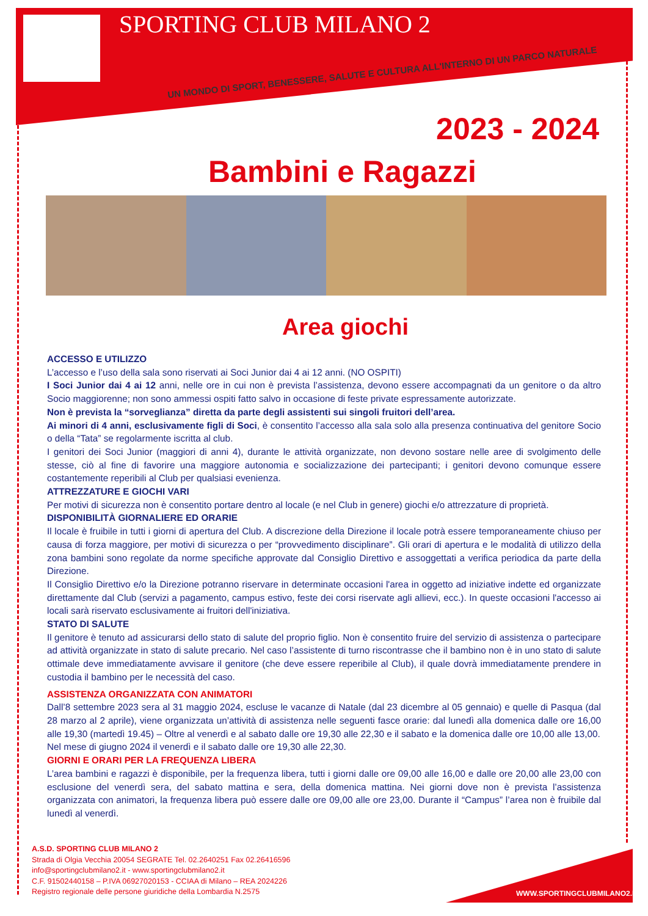SPORTING CLUB MILANO 2
UN MONDO DI SPORT, BENESSERE, SALUTE E CULTURA ALL'INTERNO DI UN PARCO NATURALE
2023 - 2024
Bambini e Ragazzi
Area giochi
ACCESSO E UTILIZZO
L’accesso e l’uso della sala sono riservati ai Soci Junior dai 4 ai 12 anni. (NO OSPITI)
I Soci Junior dai 4 ai 12 anni, nelle ore in cui non è prevista l’assistenza, devono essere accompagnati da un genitore o da altro Socio maggiorenne; non sono ammessi ospiti fatto salvo in occasione di feste private espressamente autorizzate.
Non è prevista la “sorveglianza” diretta da parte degli assistenti sui singoli fruitori dell’area.
Ai minori di 4 anni, esclusivamente figli di Soci, è consentito l’accesso alla sala solo alla presenza continuativa del genitore Socio o della “Tata” se regolarmente iscritta al club.
I genitori dei Soci Junior (maggiori di anni 4), durante le attività organizzate, non devono sostare nelle aree di svolgimento delle stesse, ciò al fine di favorire una maggiore autonomia e socializzazione dei partecipanti; i genitori devono comunque essere costantemente reperibili al Club per qualsiasi evenienza.
ATTREZZATURE E GIOCHI VARI
Per motivi di sicurezza non è consentito portare dentro al locale (e nel Club in genere) giochi e/o attrezzature di proprietà.
DISPONIBILITÀ GIORNALIERE ED ORARIE
Il locale è fruibile in tutti i giorni di apertura del Club. A discrezione della Direzione il locale potrà essere temporaneamente chiuso per causa di forza maggiore, per motivi di sicurezza o per “provvedimento disciplinare”. Gli orari di apertura e le modalità di utilizzo della zona bambini sono regolate da norme specifiche approvate dal Consiglio Direttivo e assoggettati a verifica periodica da parte della Direzione.
Il Consiglio Direttivo e/o la Direzione potranno riservare in determinate occasioni l'area in oggetto ad iniziative indette ed organizzate direttamente dal Club (servizi a pagamento, campus estivo, feste dei corsi riservate agli allievi, ecc.). In queste occasioni l'accesso ai locali sarà riservato esclusivamente ai fruitori dell'iniziativa.
STATO DI SALUTE
Il genitore è tenuto ad assicurarsi dello stato di salute del proprio figlio. Non è consentito fruire del servizio di assistenza o partecipare ad attività organizzate in stato di salute precario. Nel caso l’assistente di turno riscontrasse che il bambino non è in uno stato di salute ottimale deve immediatamente avvisare il genitore (che deve essere reperibile al Club), il quale dovrà immediatamente prendere in custodia il bambino per le necessità del caso.
ASSISTENZA ORGANIZZATA CON ANIMATORI
Dall’8 settembre 2023 sera al 31 maggio 2024, escluse le vacanze di Natale (dal 23 dicembre al 05 gennaio) e quelle di Pasqua (dal 28 marzo al 2 aprile), viene organizzata un’attività di assistenza nelle seguenti fasce orarie: dal lunedì alla domenica dalle ore 16,00 alle 19,30 (martedì 19.45) – Oltre al venerdì e al sabato dalle ore 19,30 alle 22,30 e il sabato e la domenica dalle ore 10,00 alle 13,00.
Nel mese di giugno 2024 il venerdì e il sabato dalle ore 19,30 alle 22,30.
GIORNI E ORARI PER LA FREQUENZA LIBERA
L’area bambini e ragazzi è disponibile, per la frequenza libera, tutti i giorni dalle ore 09,00 alle 16,00 e dalle ore 20,00 alle 23,00 con esclusione del venerdì sera, del sabato mattina e sera, della domenica mattina. Nei giorni dove non è prevista l’assistenza organizzata con animatori, la frequenza libera può essere dalle ore 09,00 alle ore 23,00. Durante il “Campus” l’area non è fruibile dal lunedì al venerdì.
A.S.D. SPORTING CLUB MILANO 2
Strada di Olgia Vecchia 20054 SEGRATE Tel. 02.2640251 Fax 02.26416596
info@sportingclubmilano2.it - www.sportingclubmilano2.it
C.F. 91502440158 – P.IVA 06927020153 - CCIAA di Milano – REA 2024226
Registro regionale delle persone giuridiche della Lombardia N.2575
WWW.SPORTINGCLUBMILANO2.IT